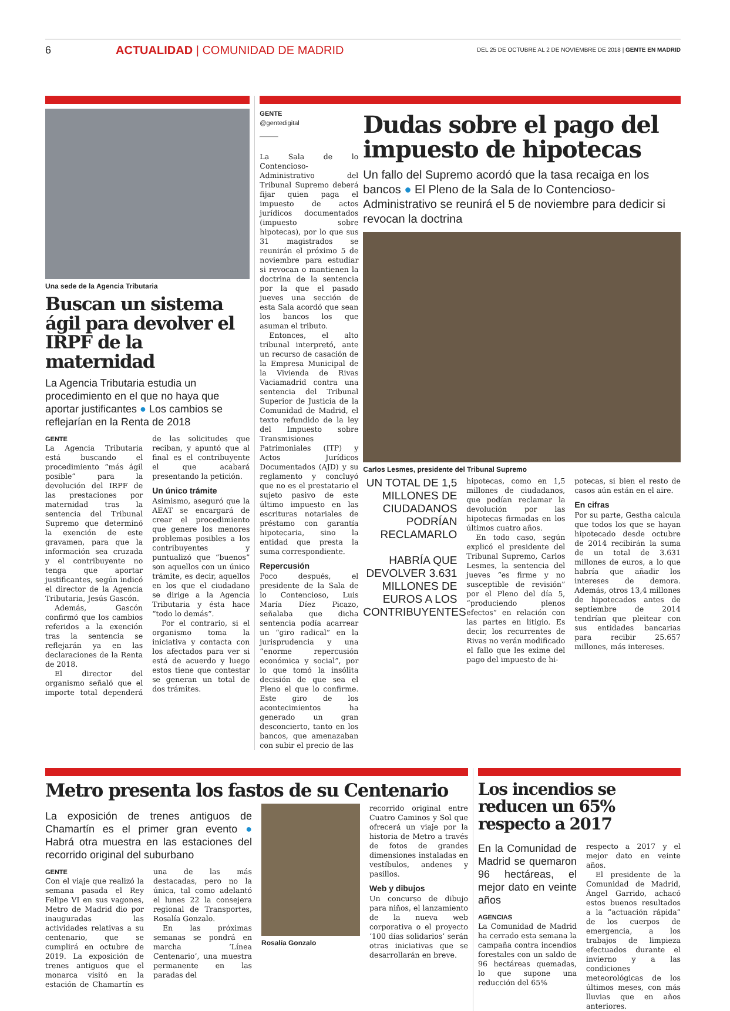6 ACTUALIDAD | COMUNIDAD DE MADRID DEL 25 DE OCTUBRE AL 2 DE NOVIEMBRE DE 2018 | GENTE EN MADRID
Una sede de la Agencia Tributaria
Buscan un sistema ágil para devolver el IRPF de la maternidad
La Agencia Tributaria estudia un procedimiento en el que no haya que aportar justificantes ● Los cambios se reflejarían en la Renta de 2018
GENTE
La Agencia Tributaria está buscando el procedimiento “más ágil posible” para la devolución del IRPF de las prestaciones por maternidad tras la sentencia del Tribunal Supremo que determinó la exención de este gravamen, para que la información sea cruzada y el contribuyente no tenga que aportar justificantes, según indicó el director de la Agencia Tributaria, Jesús Gascón.
Además, Gascón confirmó que los cambios referidos a la exención tras la sentencia se reflejarán ya en las declaraciones de la Renta de 2018.
El director del organismo señaló que el importe total dependerá de las solicitudes que reciban, y apuntó que al final es el contribuyente el que acabará presentando la petición.
Un único trámite
Asimismo, aseguró que la AEAT se encargará de crear el procedimiento que genere los menores problemas posibles a los contribuyentes y puntualizó que “buenos” son aquellos con un único trámite, es decir, aquellos en los que el ciudadano se dirige a la Agencia Tributaria y ésta hace “todo lo demás”.
Por el contrario, si el organismo toma la iniciativa y contacta con los afectados para ver si está de acuerdo y luego estos tiene que contestar se generan un total de dos trámites.
GENTE
@gentedigital
La Sala de lo Contencioso-Administrativo del Tribunal Supremo deberá fijar quien paga el impuesto de actos jurídicos documentados (impuesto sobre hipotecas), por lo que sus 31 magistrados se reunirán el próximo 5 de noviembre para estudiar si revocan o mantienen la doctrina de la sentencia por la que el pasado jueves una sección de esta Sala acordó que sean los bancos los que asuman el tributo.
Entonces, el alto tribunal interpretó, ante un recurso de casación de la Empresa Municipal de la Vivienda de Rivas Vaciamadrid contra una sentencia del Tribunal Superior de Justicia de la Comunidad de Madrid, el texto refundido de la ley del Impuesto sobre Transmisiones Patrimoniales (ITP) y Actos Jurídicos Documentados (AJD) y su reglamento y concluyó que no es el prestatario el sujeto pasivo de este último impuesto en las escrituras notariales de préstamo con garantía hipotecaria, sino la entidad que presta la suma correspondiente.
Repercusión
Poco después, el presidente de la Sala de lo Contencioso, Luis María Díez Picazo, señalaba que dicha sentencia podía acarrear un “giro radical” en la jurisprudencia y una “enorme repercusión económica y social”, por lo que tomó la insólita decisión de que sea el Pleno el que lo confirme. Este giro de los acontecimientos ha generado un gran desconcierto, tanto en los bancos, que amenazaban con subir el precio de las
Dudas sobre el pago del impuesto de hipotecas
Un fallo del Supremo acordó que la tasa recaiga en los bancos ● El Pleno de la Sala de lo Contencioso-Administrativo se reunirá el 5 de noviembre para dedicir si revocan la doctrina
Carlos Lesmes, presidente del Tribunal Supremo
UN TOTAL DE 1,5 MILLONES DE CIUDADANOS PODRÍAN RECLAMARLO
HABRÍA QUE DEVOLVER 3.631 MILLONES DE EUROS A LOS CONTRIBUYENTES
hipotecas, como en 1,5 millones de ciudadanos, que podían reclamar la devolución por las hipotecas firmadas en los últimos cuatro años.
En todo caso, según explicó el presidente del Tribunal Supremo, Carlos Lesmes, la sentencia del jueves “es firme y no susceptible de revisión” por el Pleno del día 5, “produciendo plenos efectos” en relación con las partes en litigio. Es decir, los recurrentes de Rivas no verán modificado el fallo que les exime del pago del impuesto de hi-
potecas, si bien el resto de casos aún están en el aire.
En cifras
Por su parte, Gestha calcula que todos los que se hayan hipotecado desde octubre de 2014 recibirán la suma de un total de 3.631 millones de euros, a lo que habría que añadir los intereses de demora. Además, otros 13,4 millones de hipotecados antes de septiembre de 2014 tendrían que pleitear con sus entidades bancarias para recibir 25.657 millones, más intereses.
Metro presenta los fastos de su Centenario
La exposición de trenes antiguos de Chamartín es el primer gran evento ● Habrá otra muestra en las estaciones del recorrido original del suburbano
GENTE
Con el viaje que realizó la semana pasada el Rey Felipe VI en sus vagones, Metro de Madrid dio por inauguradas las actividades relativas a su centenario, que se cumplirá en octubre de 2019. La exposición de trenes antiguos que el monarca visitó en la estación de Chamartín es una de las más destacadas, pero no la única, tal como adelantó el lunes 22 la consejera regional de Transportes, Rosalía Gonzalo.
En las próximas semanas se pondrá en marcha ‘Línea Centenario’, una muestra permanente en las paradas del
Rosalía Gonzalo
recorrido original entre Cuatro Caminos y Sol que ofrecerá un viaje por la historia de Metro a través de fotos de grandes dimensiones instaladas en vestíbulos, andenes y pasillos.
Web y dibujos
Un concurso de dibujo para niños, el lanzamiento de la nueva web corporativa o el proyecto ‘100 días solidarios’ serán otras iniciativas que se desarrollarán en breve.
Los incendios se reducen un 65% respecto a 2017
En la Comunidad de Madrid se quemaron 96 hectáreas, el mejor dato en veinte años
AGENCIAS
La Comunidad de Madrid ha cerrado esta semana la campaña contra incendios forestales con un saldo de 96 hectáreas quemadas, lo que supone una reducción del 65%
respecto a 2017 y el mejor dato en veinte años.
El presidente de la Comunidad de Madrid, Ángel Garrido, achacó estos buenos resultados a la “actuación rápida” de los cuerpos de emergencia, a los trabajos de limpieza efectuados durante el invierno y a las condiciones meteorológicas de los últimos meses, con más lluvias que en años anteriores.